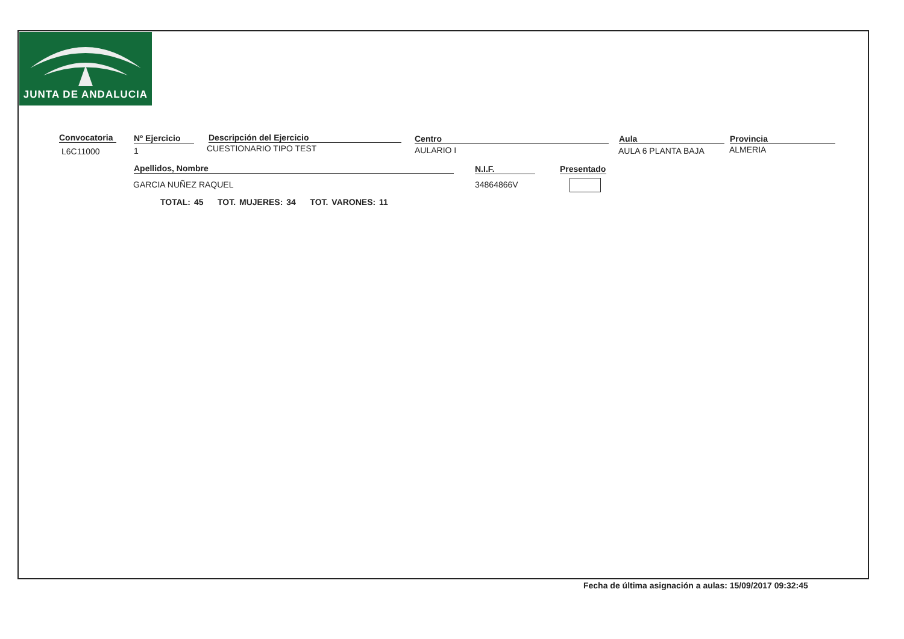JUNTA DE ANDALUCIA
Convocatoria
L6C11000
Nº Ejercicio
1
Descripción del Ejercicio
CUESTIONARIO TIPO TEST
Centro
AULARIO I
Aula
AULA 6 PLANTA BAJA
Provincia
ALMERIA
Apellidos, Nombre N.I.F.
Presentado
GARCIA NUÑEZ RAQUEL 34864866V
TOTAL: 45 TOT. MUJERES: 34 TOT. VARONES: 11
Fecha de última asignación a aulas: 15/09/2017 09:32:45